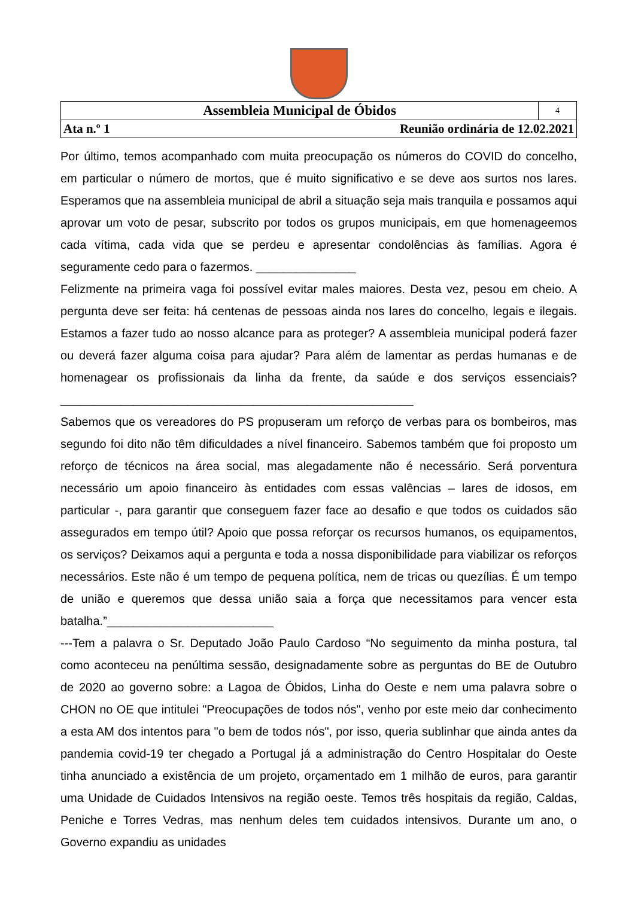| Assembleia Municipal de Óbidos | 4 |
| Ata n.º 1 Reunião ordinária de 12.02.2021 | |
Por último, temos acompanhado com muita preocupação os números do COVID do concelho, em particular o número de mortos, que é muito significativo e se deve aos surtos nos lares. Esperamos que na assembleia municipal de abril a situação seja mais tranquila e possamos aqui aprovar um voto de pesar, subscrito por todos os grupos municipais, em que homenageemos cada vítima, cada vida que se perdeu e apresentar condolências às famílias. Agora é seguramente cedo para o fazermos. _______________
Felizmente na primeira vaga foi possível evitar males maiores. Desta vez, pesou em cheio. A pergunta deve ser feita: há centenas de pessoas ainda nos lares do concelho, legais e ilegais. Estamos a fazer tudo ao nosso alcance para as proteger? A assembleia municipal poderá fazer ou deverá fazer alguma coisa para ajudar? Para além de lamentar as perdas humanas e de homenagear os profissionais da linha da frente, da saúde e dos serviços essenciais?_____________________________________________________
Sabemos que os vereadores do PS propuseram um reforço de verbas para os bombeiros, mas segundo foi dito não têm dificuldades a nível financeiro. Sabemos também que foi proposto um reforço de técnicos na área social, mas alegadamente não é necessário. Será porventura necessário um apoio financeiro às entidades com essas valências – lares de idosos, em particular -, para garantir que conseguem fazer face ao desafio e que todos os cuidados são assegurados em tempo útil? Apoio que possa reforçar os recursos humanos, os equipamentos, os serviços? Deixamos aqui a pergunta e toda a nossa disponibilidade para viabilizar os reforços necessários. Este não é um tempo de pequena política, nem de tricas ou quezílias. É um tempo de união e queremos que dessa união saia a força que necessitamos para vencer esta batalha.”_________________________
---Tem a palavra o Sr. Deputado João Paulo Cardoso “No seguimento da minha postura, tal como aconteceu na penúltima sessão, designadamente sobre as perguntas do BE de Outubro de 2020 ao governo sobre: a Lagoa de Óbidos, Linha do Oeste e nem uma palavra sobre o CHON no OE que intitulei "Preocupações de todos nós", venho por este meio dar conhecimento a esta AM dos intentos para "o bem de todos nós", por isso, queria sublinhar que ainda antes da pandemia covid-19 ter chegado a Portugal já a administração do Centro Hospitalar do Oeste tinha anunciado a existência de um projeto, orçamentado em 1 milhão de euros, para garantir uma Unidade de Cuidados Intensivos na região oeste. Temos três hospitais da região, Caldas, Peniche e Torres Vedras, mas nenhum deles tem cuidados intensivos. Durante um ano, o Governo expandiu as unidades